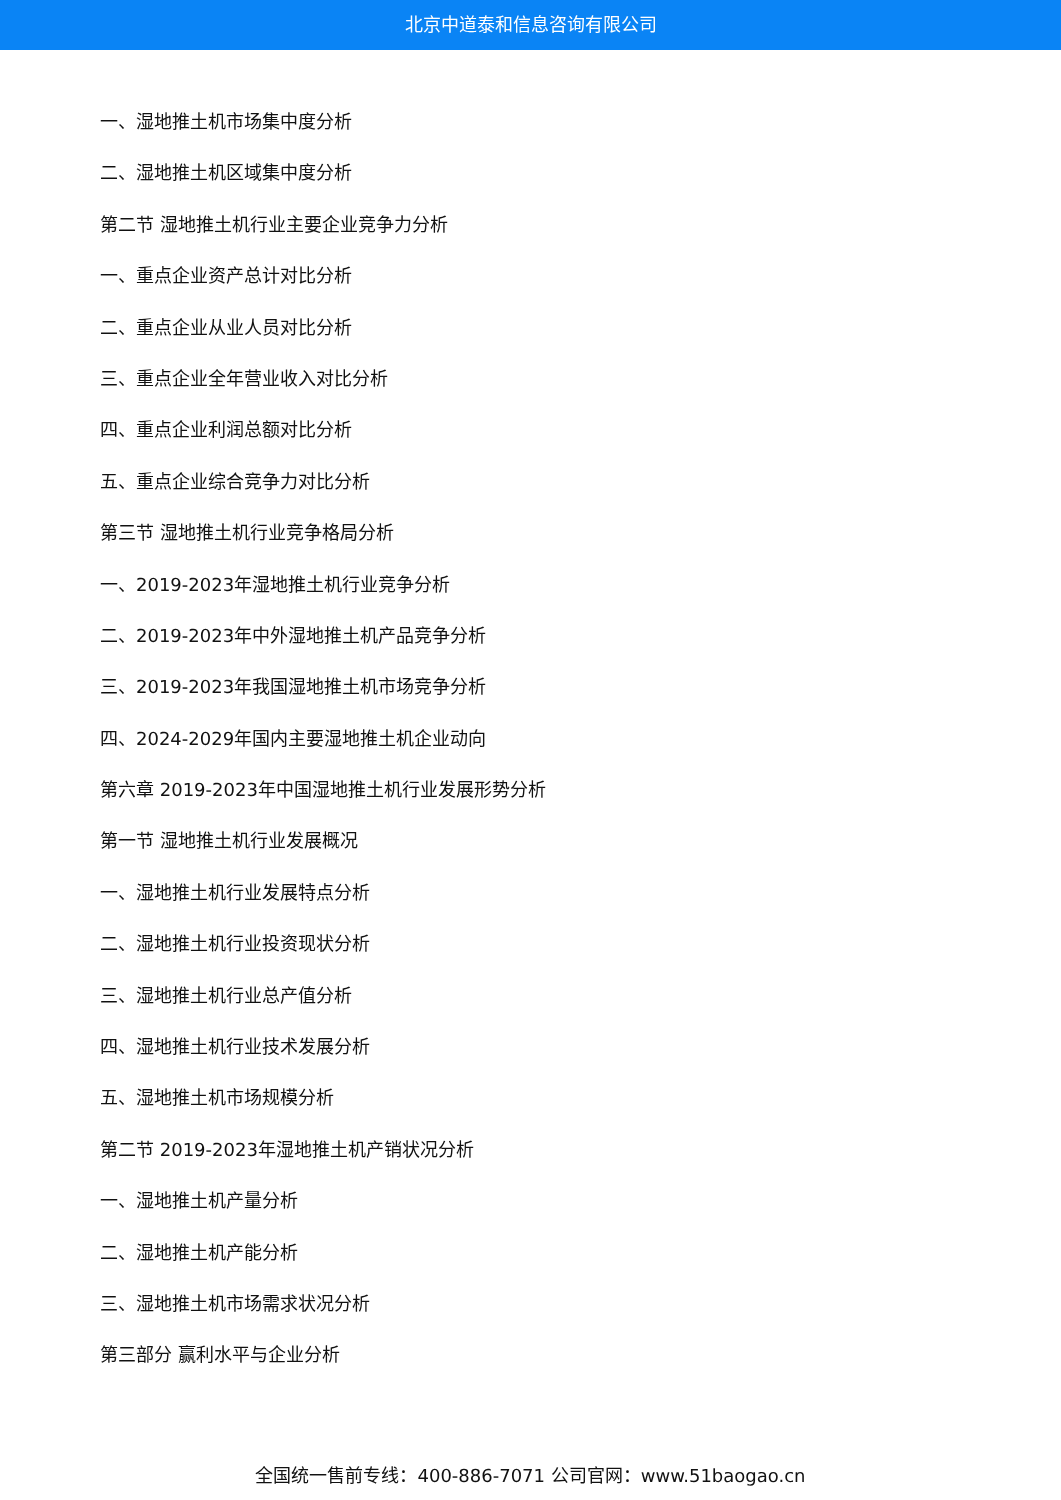北京中道泰和信息咨询有限公司
一、湿地推土机市场集中度分析
二、湿地推土机区域集中度分析
第二节 湿地推土机行业主要企业竞争力分析
一、重点企业资产总计对比分析
二、重点企业从业人员对比分析
三、重点企业全年营业收入对比分析
四、重点企业利润总额对比分析
五、重点企业综合竞争力对比分析
第三节 湿地推土机行业竞争格局分析
一、2019-2023年湿地推土机行业竞争分析
二、2019-2023年中外湿地推土机产品竞争分析
三、2019-2023年我国湿地推土机市场竞争分析
四、2024-2029年国内主要湿地推土机企业动向
第六章 2019-2023年中国湿地推土机行业发展形势分析
第一节 湿地推土机行业发展概况
一、湿地推土机行业发展特点分析
二、湿地推土机行业投资现状分析
三、湿地推土机行业总产值分析
四、湿地推土机行业技术发展分析
五、湿地推土机市场规模分析
第二节 2019-2023年湿地推土机产销状况分析
一、湿地推土机产量分析
二、湿地推土机产能分析
三、湿地推土机市场需求状况分析
第三部分 赢利水平与企业分析
全国统一售前专线：400-886-7071 公司官网：www.51baogao.cn